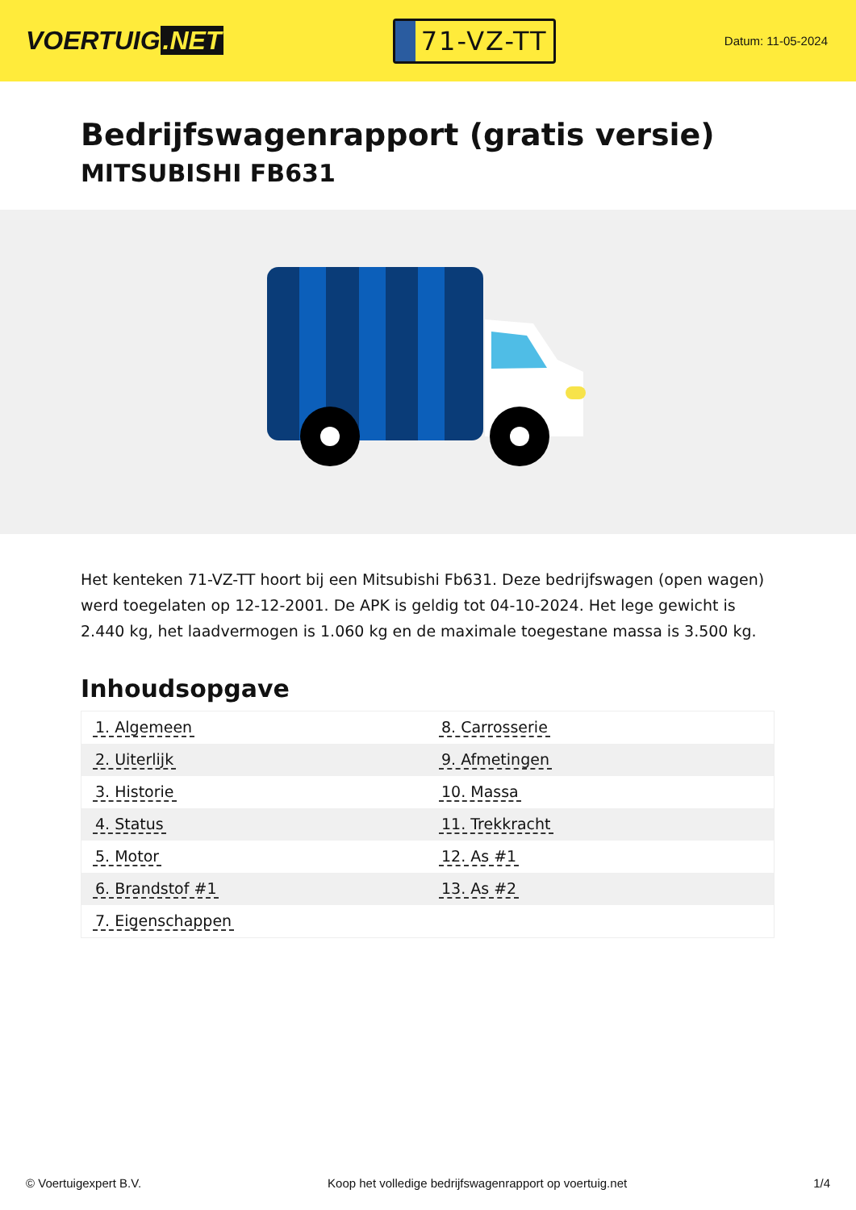VOERTUIG.NET
71-VZ-TT
Datum: 11-05-2024
Bedrijfswagenrapport (gratis versie)
MITSUBISHI FB631
Het kenteken 71-VZ-TT hoort bij een Mitsubishi Fb631. Deze bedrijfswagen (open wagen) werd toegelaten op 12-12-2001. De APK is geldig tot 04-10-2024. Het lege gewicht is 2.440 kg, het laadvermogen is 1.060 kg en de maximale toegestane massa is 3.500 kg.
Inhoudsopgave
| 1. Algemeen | 8. Carrosserie |
| 2. Uiterlijk | 9. Afmetingen |
| 3. Historie | 10. Massa |
| 4. Status | 11. Trekkracht |
| 5. Motor | 12. As #1 |
| 6. Brandstof #1 | 13. As #2 |
| 7. Eigenschappen | |
© Voertuigexpert B.V. Koop het volledige bedrijfswagenrapport op voertuig.net 1/4